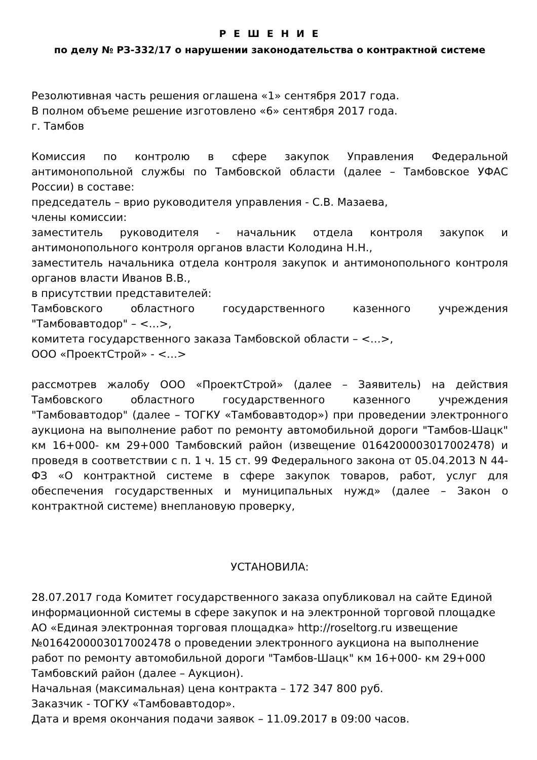Р Е Ш Е Н И Е
по делу № РЗ-332/17 о нарушении законодательства о контрактной системе
Резолютивная часть решения оглашена «1» сентября 2017 года.
В полном объеме решение изготовлено «6» сентября 2017 года.
г. Тамбов
Комиссия по контролю в сфере закупок Управления Федеральной антимонопольной службы по Тамбовской области (далее – Тамбовское УФАС России) в составе:
председатель – врио руководителя управления - С.В. Мазаева,
члены комиссии:
заместитель руководителя - начальник отдела контроля закупок и антимонопольного контроля органов власти Колодина Н.Н.,
заместитель начальника отдела контроля закупок и антимонопольного контроля органов власти Иванов В.В.,
в присутствии представителей:
Тамбовского областного государственного казенного учреждения "Тамбовавтодор" – <…>,
комитета государственного заказа Тамбовской области – <…>,
ООО «ПроектСтрой» - <…>
рассмотрев жалобу ООО «ПроектСтрой» (далее – Заявитель) на действия Тамбовского областного государственного казенного учреждения "Тамбовавтодор" (далее – ТОГКУ «Тамбовавтодор») при проведении электронного аукциона на выполнение работ по ремонту автомобильной дороги "Тамбов-Шацк" км 16+000- км 29+000 Тамбовский район (извещение 0164200003017002478) и проведя в соответствии с п. 1 ч. 15 ст. 99 Федерального закона от 05.04.2013 N 44-ФЗ «О контрактной системе в сфере закупок товаров, работ, услуг для обеспечения государственных и муниципальных нужд» (далее – Закон о контрактной системе) внеплановую проверку,
УСТАНОВИЛА:
28.07.2017 года Комитет государственного заказа опубликовал на сайте Единой информационной системы в сфере закупок и на электронной торговой площадке АО «Единая электронная торговая площадка» http://roseltorg.ru извещение №0164200003017002478 о проведении электронного аукциона на выполнение работ по ремонту автомобильной дороги "Тамбов-Шацк" км 16+000- км 29+000 Тамбовский район (далее – Аукцион).
Начальная (максимальная) цена контракта – 172 347 800 руб.
Заказчик - ТОГКУ «Тамбовавтодор».
Дата и время окончания подачи заявок – 11.09.2017 в 09:00 часов.